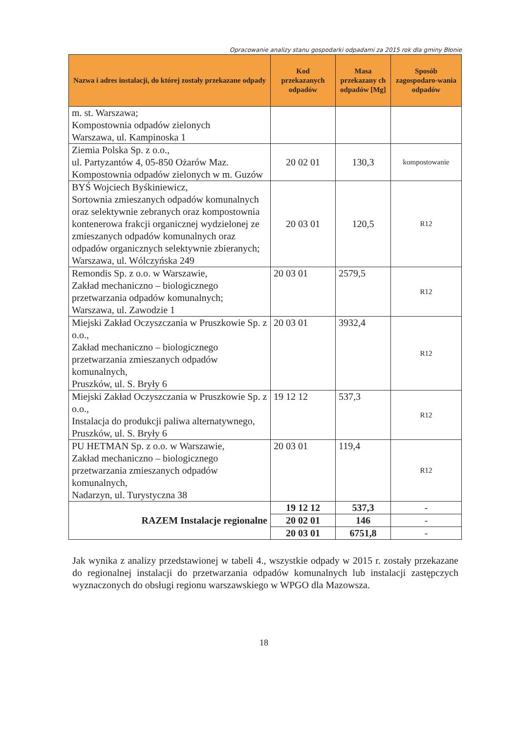Opracowanie analizy stanu gospodarki odpadami za 2015 rok dla gminy Błonie
| Nazwa i adres instalacji, do której zostały przekazane odpady | Kod przekazanych odpadów | Masa przekazany ch odpadów [Mg] | Sposób zagospodaro-wania odpadów |
| --- | --- | --- | --- |
| m. st. Warszawa; Kompostownia odpadów zielonych Warszawa, ul. Kampinoska 1 | | | |
| Ziemia Polska Sp. z o.o., ul. Partyzantów 4, 05-850 Ożarów Maz. Kompostownia odpadów zielonych w m. Guzów | 20 02 01 | 130,3 | kompostowanie |
| BYŚ Wojciech Byśkiniewicz, Sortownia zmieszanych odpadów komunalnych oraz selektywnie zebranych oraz kompostownia kontenerowa frakcji organicznej wydzielonej ze zmieszanych odpadów komunalnych oraz odpadów organicznych selektywnie zbieranych; Warszawa, ul. Wólczyńska 249 | 20 03 01 | 120,5 | R12 |
| Remondis Sp. z o.o. w Warszawie, Zakład mechaniczno – biologicznego przetwarzania odpadów komunalnych; Warszawa, ul. Zawodzie 1 | 20 03 01 | 2579,5 | R12 |
| Miejski Zakład Oczyszczania w Pruszkowie Sp. z o.o., Zakład mechaniczno – biologicznego przetwarzania zmieszanych odpadów komunalnych, Pruszków, ul. S. Bryły 6 | 20 03 01 | 3932,4 | R12 |
| Miejski Zakład Oczyszczania w Pruszkowie Sp. z o.o., Instalacja do produkcji paliwa alternatywnego, Pruszków, ul. S. Bryły 6 | 19 12 12 | 537,3 | R12 |
| PU HETMAN Sp. z o.o. w Warszawie, Zakład mechaniczno – biologicznego przetwarzania zmieszanych odpadów komunalnych, Nadarzyn, ul. Turystyczna 38 | 20 03 01 | 119,4 | R12 |
| RAZEM Instalacje regionalne | 19 12 12 | 537,3 | - |
| | 20 02 01 | 146 | - |
| | 20 03 01 | 6751,8 | - |
Jak wynika z analizy przedstawionej w tabeli 4., wszystkie odpady w 2015 r. zostały przekazane do regionalnej instalacji do przetwarzania odpadów komunalnych lub instalacji zastępczych wyznaczonych do obsługi regionu warszawskiego w WPGO dla Mazowsza.
18